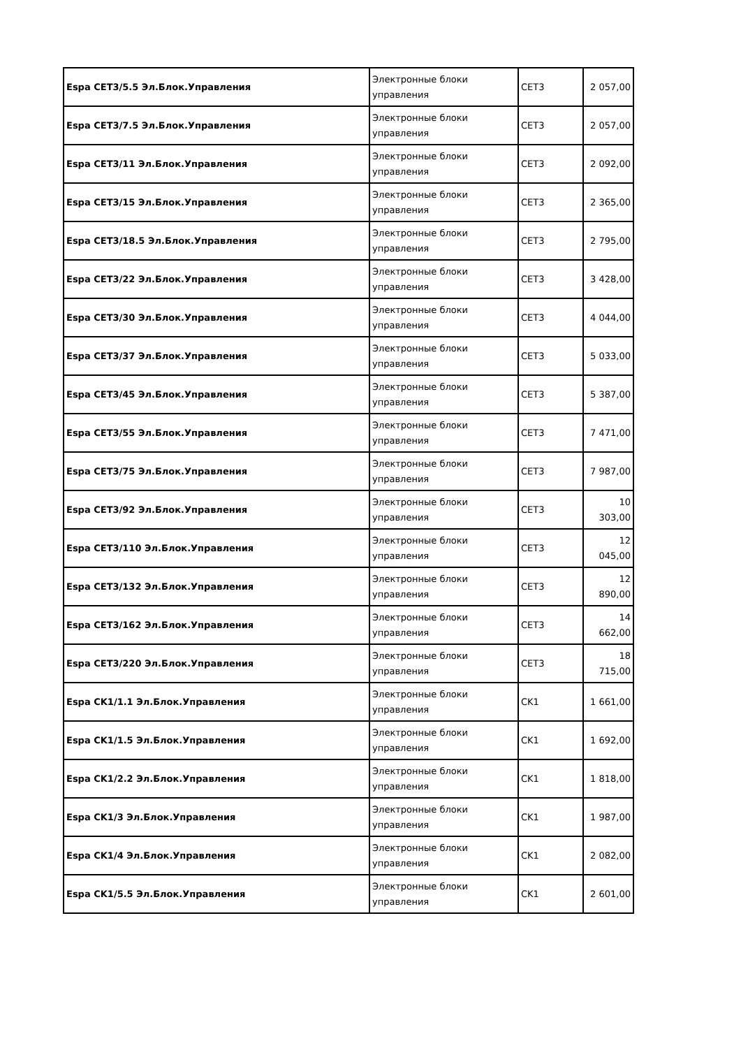| Espa CET3/5.5 Эл.Блок.Управления | Электронные блоки управления | CET3 | 2 057,00 |
| Espa CET3/7.5 Эл.Блок.Управления | Электронные блоки управления | CET3 | 2 057,00 |
| Espa CET3/11 Эл.Блок.Управления | Электронные блоки управления | CET3 | 2 092,00 |
| Espa CET3/15 Эл.Блок.Управления | Электронные блоки управления | CET3 | 2 365,00 |
| Espa CET3/18.5 Эл.Блок.Управления | Электронные блоки управления | CET3 | 2 795,00 |
| Espa CET3/22 Эл.Блок.Управления | Электронные блоки управления | CET3 | 3 428,00 |
| Espa CET3/30 Эл.Блок.Управления | Электронные блоки управления | CET3 | 4 044,00 |
| Espa CET3/37 Эл.Блок.Управления | Электронные блоки управления | CET3 | 5 033,00 |
| Espa CET3/45 Эл.Блок.Управления | Электронные блоки управления | CET3 | 5 387,00 |
| Espa CET3/55 Эл.Блок.Управления | Электронные блоки управления | CET3 | 7 471,00 |
| Espa CET3/75 Эл.Блок.Управления | Электронные блоки управления | CET3 | 7 987,00 |
| Espa CET3/92 Эл.Блок.Управления | Электронные блоки управления | CET3 | 10 303,00 |
| Espa CET3/110 Эл.Блок.Управления | Электронные блоки управления | CET3 | 12 045,00 |
| Espa CET3/132 Эл.Блок.Управления | Электронные блоки управления | CET3 | 12 890,00 |
| Espa CET3/162 Эл.Блок.Управления | Электронные блоки управления | CET3 | 14 662,00 |
| Espa CET3/220 Эл.Блок.Управления | Электронные блоки управления | CET3 | 18 715,00 |
| Espa CK1/1.1 Эл.Блок.Управления | Электронные блоки управления | CK1 | 1 661,00 |
| Espa CK1/1.5 Эл.Блок.Управления | Электронные блоки управления | CK1 | 1 692,00 |
| Espa CK1/2.2 Эл.Блок.Управления | Электронные блоки управления | CK1 | 1 818,00 |
| Espa CK1/3 Эл.Блок.Управления | Электронные блоки управления | CK1 | 1 987,00 |
| Espa CK1/4 Эл.Блок.Управления | Электронные блоки управления | CK1 | 2 082,00 |
| Espa CK1/5.5 Эл.Блок.Управления | Электронные блоки управления | CK1 | 2 601,00 |